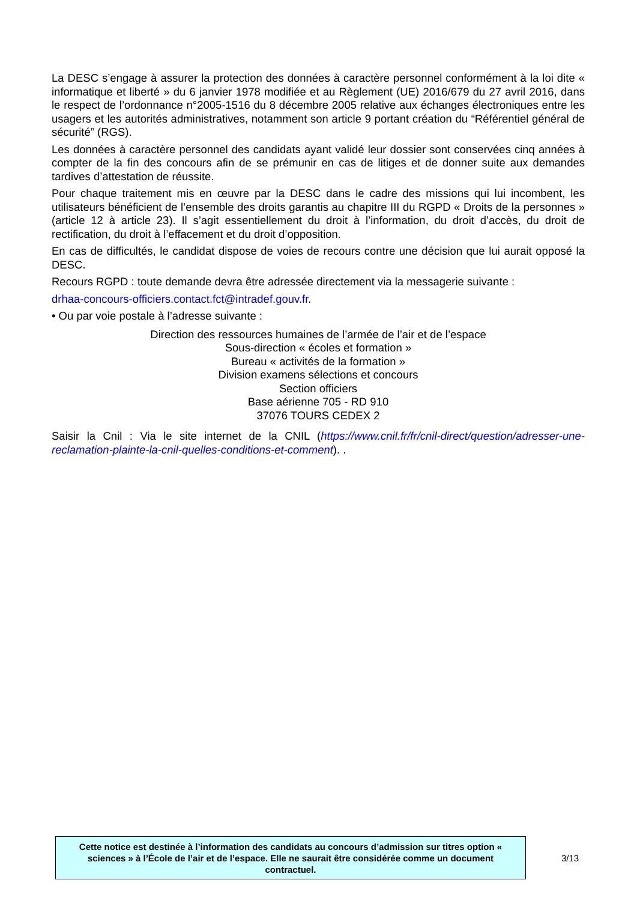La DESC s’engage à assurer la protection des données à caractère personnel conformément à la loi dite « informatique et liberté » du 6 janvier 1978 modifiée et au Règlement (UE) 2016/679 du 27 avril 2016, dans le respect de l’ordonnance n°2005-1516 du 8 décembre 2005 relative aux échanges électroniques entre les usagers et les autorités administratives, notamment son article 9 portant création du “Référentiel général de sécurité” (RGS).
Les données à caractère personnel des candidats ayant validé leur dossier sont conservées cinq années à compter de la fin des concours afin de se prémunir en cas de litiges et de donner suite aux demandes tardives d’attestation de réussite.
Pour chaque traitement mis en œuvre par la DESC dans le cadre des missions qui lui incombent, les utilisateurs bénéficient de l’ensemble des droits garantis au chapitre III du RGPD « Droits de la personnes » (article 12 à article 23). Il s’agit essentiellement du droit à l’information, du droit d’accès, du droit de rectification, du droit à l’effacement et du droit d’opposition.
En cas de difficultés, le candidat dispose de voies de recours contre une décision que lui aurait opposé la DESC.
Recours RGPD : toute demande devra être adressée directement via la messagerie suivante :
drhaa-concours-officiers.contact.fct@intradef.gouv.fr.
• Ou par voie postale à l’adresse suivante :
Direction des ressources humaines de l’armée de l’air et de l’espace
Sous-direction « écoles et formation »
Bureau « activités de la formation »
Division examens sélections et concours
Section officiers
Base aérienne 705 - RD 910
37076 TOURS CEDEX 2
Saisir la Cnil : Via le site internet de la CNIL (https://www.cnil.fr/fr/cnil-direct/question/adresser-une-reclamation-plainte-la-cnil-quelles-conditions-et-comment). .
Cette notice est destinée à l’information des candidats au concours d’admission sur titres option « sciences » à l’École de l’air et de l’espace. Elle ne saurait être considérée comme un document contractuel.
3/13